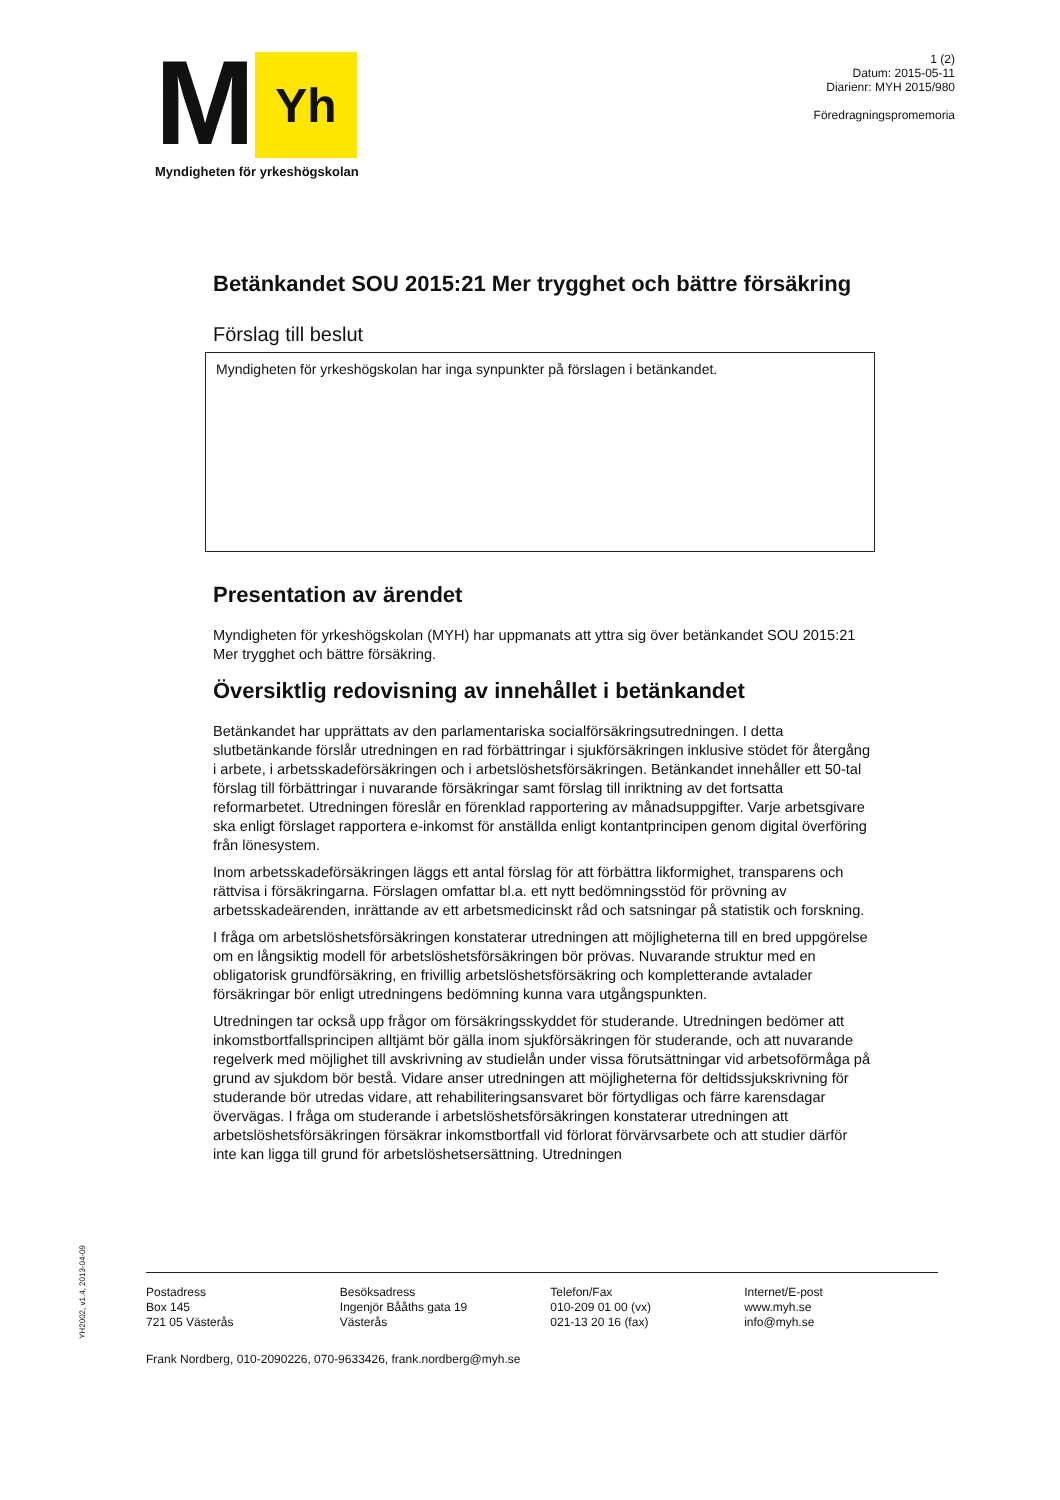M
Yh
Myndigheten för yrkeshögskolan
1 (2)
Datum: 2015-05-11
Diarienr: MYH 2015/980
Föredragningspromemoria
Betänkandet SOU 2015:21 Mer trygghet och bättre försäkring
Förslag till beslut
Myndigheten för yrkeshögskolan har inga synpunkter på förslagen i betänkandet.
Presentation av ärendet
Myndigheten för yrkeshögskolan (MYH) har uppmanats att yttra sig över betänkandet SOU 2015:21 Mer trygghet och bättre försäkring.
Översiktlig redovisning av innehållet i betänkandet
Betänkandet har upprättats av den parlamentariska socialförsäkringsutredningen. I detta slutbetänkande förslår utredningen en rad förbättringar i sjukförsäkringen inklusive stödet för återgång i arbete, i arbetsskadeförsäkringen och i arbetslöshetsförsäkringen. Betänkandet innehåller ett 50-tal förslag till förbättringar i nuvarande försäkringar samt förslag till inriktning av det fortsatta reformarbetet. Utredningen föreslår en förenklad rapportering av månadsuppgifter. Varje arbetsgivare ska enligt förslaget rapportera e-inkomst för anställda enligt kontantprincipen genom digital överföring från lönesystem.
Inom arbetsskadeförsäkringen läggs ett antal förslag för att förbättra likformighet, transparens och rättvisa i försäkringarna. Förslagen omfattar bl.a. ett nytt bedömningsstöd för prövning av arbetsskadeärenden, inrättande av ett arbetsmedicinskt råd och satsningar på statistik och forskning.
I fråga om arbetslöshetsförsäkringen konstaterar utredningen att möjligheterna till en bred uppgörelse om en långsiktig modell för arbetslöshetsförsäkringen bör prövas. Nuvarande struktur med en obligatorisk grundförsäkring, en frivillig arbetslöshetsförsäkring och kompletterande avtalader försäkringar bör enligt utredningens bedömning kunna vara utgångspunkten.
Utredningen tar också upp frågor om försäkringsskyddet för studerande. Utredningen bedömer att inkomstbortfallsprincipen alltjämt bör gälla inom sjukförsäkringen för studerande, och att nuvarande regelverk med möjlighet till avskrivning av studielån under vissa förutsättningar vid arbetsoförmåga på grund av sjukdom bör bestå. Vidare anser utredningen att möjligheterna för deltidssjukskrivning för studerande bör utredas vidare, att rehabiliteringsansvaret bör förtydligas och färre karensdagar övervägas. I fråga om studerande i arbetslöshetsförsäkringen konstaterar utredningen att arbetslöshetsförsäkringen försäkrar inkomstbortfall vid förlorat förvärvsarbete och att studier därför inte kan ligga till grund för arbetslöshetsersättning. Utredningen
YH2002, v1.4, 2013-04-09
Postadress
Box 145
721 05 Västerås
Besöksadress
Ingenjör Bååths gata 19
Västerås
Telefon/Fax
010-209 01 00 (vx)
021-13 20 16 (fax)
Internet/E-post
www.myh.se
info@myh.se
Frank Nordberg, 010-2090226, 070-9633426, frank.nordberg@myh.se